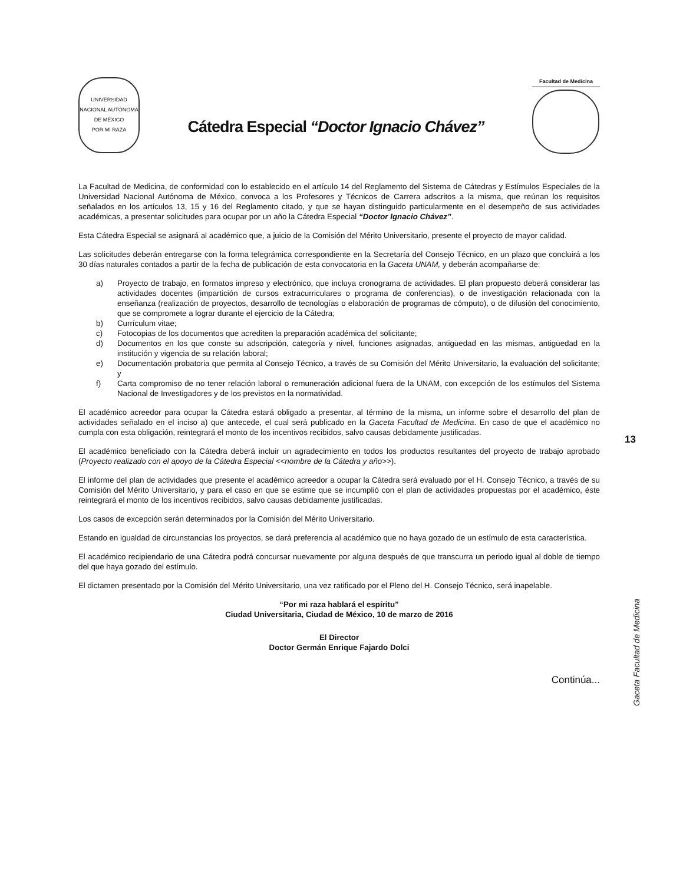UNIVERSIDAD NACIONAL AUTÓNOMA DE MÉXICO
POR MI RAZA
Cátedra Especial “Doctor Ignacio Chávez”
Facultad de Medicina
La Facultad de Medicina, de conformidad con lo establecido en el artículo 14 del Reglamento del Sistema de Cátedras y Estímulos Especiales de la Universidad Nacional Autónoma de México, convoca a los Profesores y Técnicos de Carrera adscritos a la misma, que reúnan los requisitos señalados en los artículos 13, 15 y 16 del Reglamento citado, y que se hayan distinguido particularmente en el desempeño de sus actividades académicas, a presentar solicitudes para ocupar por un año la Cátedra Especial “Doctor Ignacio Chávez”.
Esta Cátedra Especial se asignará al académico que, a juicio de la Comisión del Mérito Universitario, presente el proyecto de mayor calidad.
Las solicitudes deberán entregarse con la forma telegrámica correspondiente en la Secretaría del Consejo Técnico, en un plazo que concluirá a los 30 días naturales contados a partir de la fecha de publicación de esta convocatoria en la Gaceta UNAM, y deberán acompañarse de:
a) Proyecto de trabajo, en formatos impreso y electrónico, que incluya cronograma de actividades. El plan propuesto deberá considerar las actividades docentes (impartición de cursos extracurriculares o programa de conferencias), o de investigación relacionada con la enseñanza (realización de proyectos, desarrollo de tecnologías o elaboración de programas de cómputo), o de difusión del conocimiento, que se compromete a lograr durante el ejercicio de la Cátedra;
b) Currículum vitae;
c) Fotocopias de los documentos que acrediten la preparación académica del solicitante;
d) Documentos en los que conste su adscripción, categoría y nivel, funciones asignadas, antigüedad en las mismas, antigüedad en la institución y vigencia de su relación laboral;
e) Documentación probatoria que permita al Consejo Técnico, a través de su Comisión del Mérito Universitario, la evaluación del solicitante; y
f) Carta compromiso de no tener relación laboral o remuneración adicional fuera de la UNAM, con excepción de los estímulos del Sistema Nacional de Investigadores y de los previstos en la normatividad.
El académico acreedor para ocupar la Cátedra estará obligado a presentar, al término de la misma, un informe sobre el desarrollo del plan de actividades señalado en el inciso a) que antecede, el cual será publicado en la Gaceta Facultad de Medicina. En caso de que el académico no cumpla con esta obligación, reintegrará el monto de los incentivos recibidos, salvo causas debidamente justificadas.
El académico beneficiado con la Cátedra deberá incluir un agradecimiento en todos los productos resultantes del proyecto de trabajo aprobado (Proyecto realizado con el apoyo de la Cátedra Especial <<nombre de la Cátedra y año>>).
El informe del plan de actividades que presente el académico acreedor a ocupar la Cátedra será evaluado por el H. Consejo Técnico, a través de su Comisión del Mérito Universitario, y para el caso en que se estime que se incumplió con el plan de actividades propuestas por el académico, éste reintegrará el monto de los incentivos recibidos, salvo causas debidamente justificadas.
Los casos de excepción serán determinados por la Comisión del Mérito Universitario.
Estando en igualdad de circunstancias los proyectos, se dará preferencia al académico que no haya gozado de un estímulo de esta característica.
El académico recipiendario de una Cátedra podrá concursar nuevamente por alguna después de que transcurra un periodo igual al doble de tiempo del que haya gozado del estímulo.
El dictamen presentado por la Comisión del Mérito Universitario, una vez ratificado por el Pleno del H. Consejo Técnico, será inapelable.
“Por mi raza hablará el espíritu”
Ciudad Universitaria, Ciudad de México, 10 de marzo de 2016
El Director
Doctor Germán Enrique Fajardo Dolci
Continúa...
13
Gaceta Facultad de Medicina